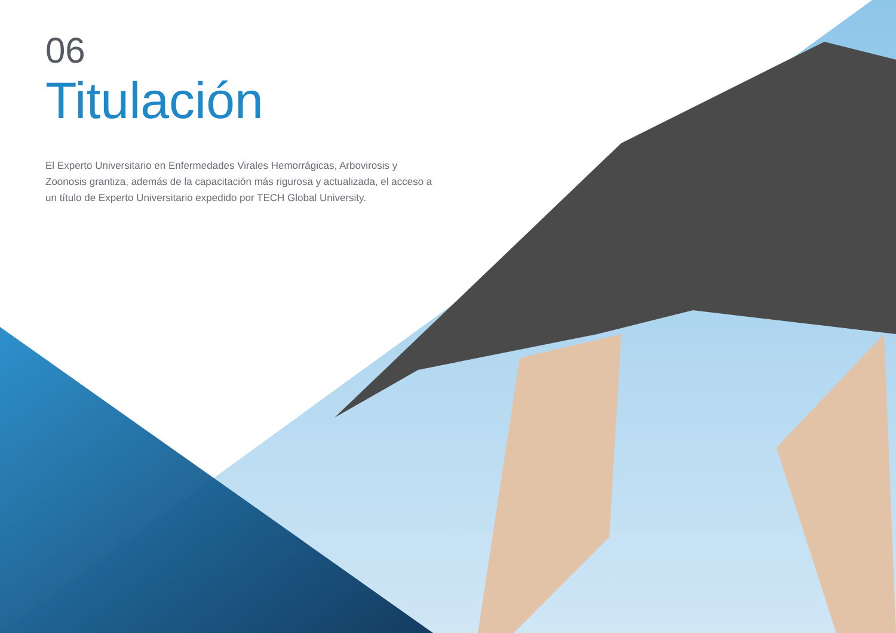06
Titulación
El Experto Universitario en Enfermedades Virales Hemorrágicas, Arbovirosis y Zoonosis grantiza, además de la capacitación más rigurosa y actualizada, el acceso a un título de Experto Universitario expedido por TECH Global University.